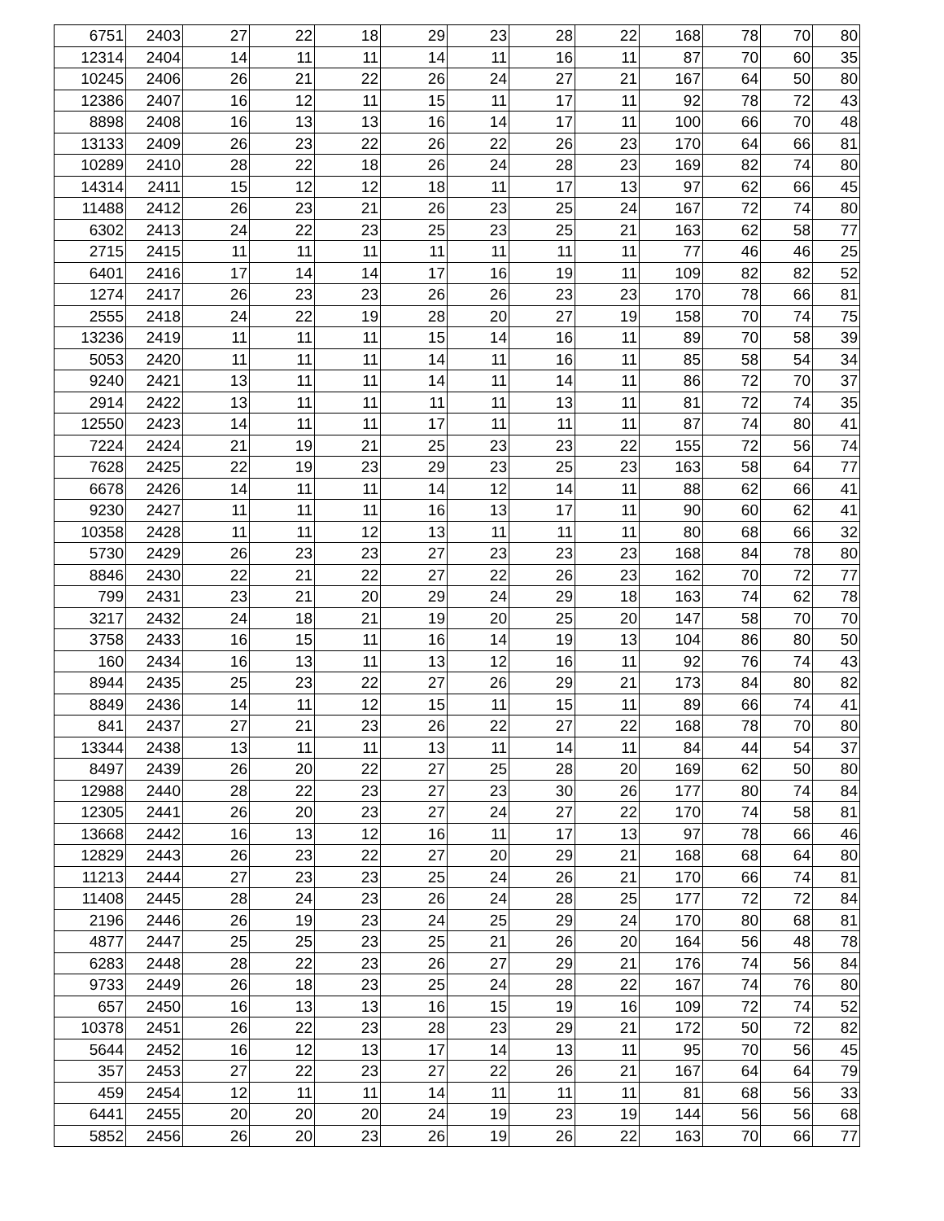| 6751 | 2403 | 27 | 22 | 18 | 29 | 23 | 28 | 22 | 168 | 78 | 70 | 80 |
| 12314 | 2404 | 14 | 11 | 11 | 14 | 11 | 16 | 11 | 87 | 70 | 60 | 35 |
| 10245 | 2406 | 26 | 21 | 22 | 26 | 24 | 27 | 21 | 167 | 64 | 50 | 80 |
| 12386 | 2407 | 16 | 12 | 11 | 15 | 11 | 17 | 11 | 92 | 78 | 72 | 43 |
| 8898 | 2408 | 16 | 13 | 13 | 16 | 14 | 17 | 11 | 100 | 66 | 70 | 48 |
| 13133 | 2409 | 26 | 23 | 22 | 26 | 22 | 26 | 23 | 170 | 64 | 66 | 81 |
| 10289 | 2410 | 28 | 22 | 18 | 26 | 24 | 28 | 23 | 169 | 82 | 74 | 80 |
| 14314 | 2411 | 15 | 12 | 12 | 18 | 11 | 17 | 13 | 97 | 62 | 66 | 45 |
| 11488 | 2412 | 26 | 23 | 21 | 26 | 23 | 25 | 24 | 167 | 72 | 74 | 80 |
| 6302 | 2413 | 24 | 22 | 23 | 25 | 23 | 25 | 21 | 163 | 62 | 58 | 77 |
| 2715 | 2415 | 11 | 11 | 11 | 11 | 11 | 11 | 11 | 77 | 46 | 46 | 25 |
| 6401 | 2416 | 17 | 14 | 14 | 17 | 16 | 19 | 11 | 109 | 82 | 82 | 52 |
| 1274 | 2417 | 26 | 23 | 23 | 26 | 26 | 23 | 23 | 170 | 78 | 66 | 81 |
| 2555 | 2418 | 24 | 22 | 19 | 28 | 20 | 27 | 19 | 158 | 70 | 74 | 75 |
| 13236 | 2419 | 11 | 11 | 11 | 15 | 14 | 16 | 11 | 89 | 70 | 58 | 39 |
| 5053 | 2420 | 11 | 11 | 11 | 14 | 11 | 16 | 11 | 85 | 58 | 54 | 34 |
| 9240 | 2421 | 13 | 11 | 11 | 14 | 11 | 14 | 11 | 86 | 72 | 70 | 37 |
| 2914 | 2422 | 13 | 11 | 11 | 11 | 11 | 13 | 11 | 81 | 72 | 74 | 35 |
| 12550 | 2423 | 14 | 11 | 11 | 17 | 11 | 11 | 11 | 87 | 74 | 80 | 41 |
| 7224 | 2424 | 21 | 19 | 21 | 25 | 23 | 23 | 22 | 155 | 72 | 56 | 74 |
| 7628 | 2425 | 22 | 19 | 23 | 29 | 23 | 25 | 23 | 163 | 58 | 64 | 77 |
| 6678 | 2426 | 14 | 11 | 11 | 14 | 12 | 14 | 11 | 88 | 62 | 66 | 41 |
| 9230 | 2427 | 11 | 11 | 11 | 16 | 13 | 17 | 11 | 90 | 60 | 62 | 41 |
| 10358 | 2428 | 11 | 11 | 12 | 13 | 11 | 11 | 11 | 80 | 68 | 66 | 32 |
| 5730 | 2429 | 26 | 23 | 23 | 27 | 23 | 23 | 23 | 168 | 84 | 78 | 80 |
| 8846 | 2430 | 22 | 21 | 22 | 27 | 22 | 26 | 23 | 162 | 70 | 72 | 77 |
| 799 | 2431 | 23 | 21 | 20 | 29 | 24 | 29 | 18 | 163 | 74 | 62 | 78 |
| 3217 | 2432 | 24 | 18 | 21 | 19 | 20 | 25 | 20 | 147 | 58 | 70 | 70 |
| 3758 | 2433 | 16 | 15 | 11 | 16 | 14 | 19 | 13 | 104 | 86 | 80 | 50 |
| 160 | 2434 | 16 | 13 | 11 | 13 | 12 | 16 | 11 | 92 | 76 | 74 | 43 |
| 8944 | 2435 | 25 | 23 | 22 | 27 | 26 | 29 | 21 | 173 | 84 | 80 | 82 |
| 8849 | 2436 | 14 | 11 | 12 | 15 | 11 | 15 | 11 | 89 | 66 | 74 | 41 |
| 841 | 2437 | 27 | 21 | 23 | 26 | 22 | 27 | 22 | 168 | 78 | 70 | 80 |
| 13344 | 2438 | 13 | 11 | 11 | 13 | 11 | 14 | 11 | 84 | 44 | 54 | 37 |
| 8497 | 2439 | 26 | 20 | 22 | 27 | 25 | 28 | 20 | 169 | 62 | 50 | 80 |
| 12988 | 2440 | 28 | 22 | 23 | 27 | 23 | 30 | 26 | 177 | 80 | 74 | 84 |
| 12305 | 2441 | 26 | 20 | 23 | 27 | 24 | 27 | 22 | 170 | 74 | 58 | 81 |
| 13668 | 2442 | 16 | 13 | 12 | 16 | 11 | 17 | 13 | 97 | 78 | 66 | 46 |
| 12829 | 2443 | 26 | 23 | 22 | 27 | 20 | 29 | 21 | 168 | 68 | 64 | 80 |
| 11213 | 2444 | 27 | 23 | 23 | 25 | 24 | 26 | 21 | 170 | 66 | 74 | 81 |
| 11408 | 2445 | 28 | 24 | 23 | 26 | 24 | 28 | 25 | 177 | 72 | 72 | 84 |
| 2196 | 2446 | 26 | 19 | 23 | 24 | 25 | 29 | 24 | 170 | 80 | 68 | 81 |
| 4877 | 2447 | 25 | 25 | 23 | 25 | 21 | 26 | 20 | 164 | 56 | 48 | 78 |
| 6283 | 2448 | 28 | 22 | 23 | 26 | 27 | 29 | 21 | 176 | 74 | 56 | 84 |
| 9733 | 2449 | 26 | 18 | 23 | 25 | 24 | 28 | 22 | 167 | 74 | 76 | 80 |
| 657 | 2450 | 16 | 13 | 13 | 16 | 15 | 19 | 16 | 109 | 72 | 74 | 52 |
| 10378 | 2451 | 26 | 22 | 23 | 28 | 23 | 29 | 21 | 172 | 50 | 72 | 82 |
| 5644 | 2452 | 16 | 12 | 13 | 17 | 14 | 13 | 11 | 95 | 70 | 56 | 45 |
| 357 | 2453 | 27 | 22 | 23 | 27 | 22 | 26 | 21 | 167 | 64 | 64 | 79 |
| 459 | 2454 | 12 | 11 | 11 | 14 | 11 | 11 | 11 | 81 | 68 | 56 | 33 |
| 6441 | 2455 | 20 | 20 | 20 | 24 | 19 | 23 | 19 | 144 | 56 | 56 | 68 |
| 5852 | 2456 | 26 | 20 | 23 | 26 | 19 | 26 | 22 | 163 | 70 | 66 | 77 |